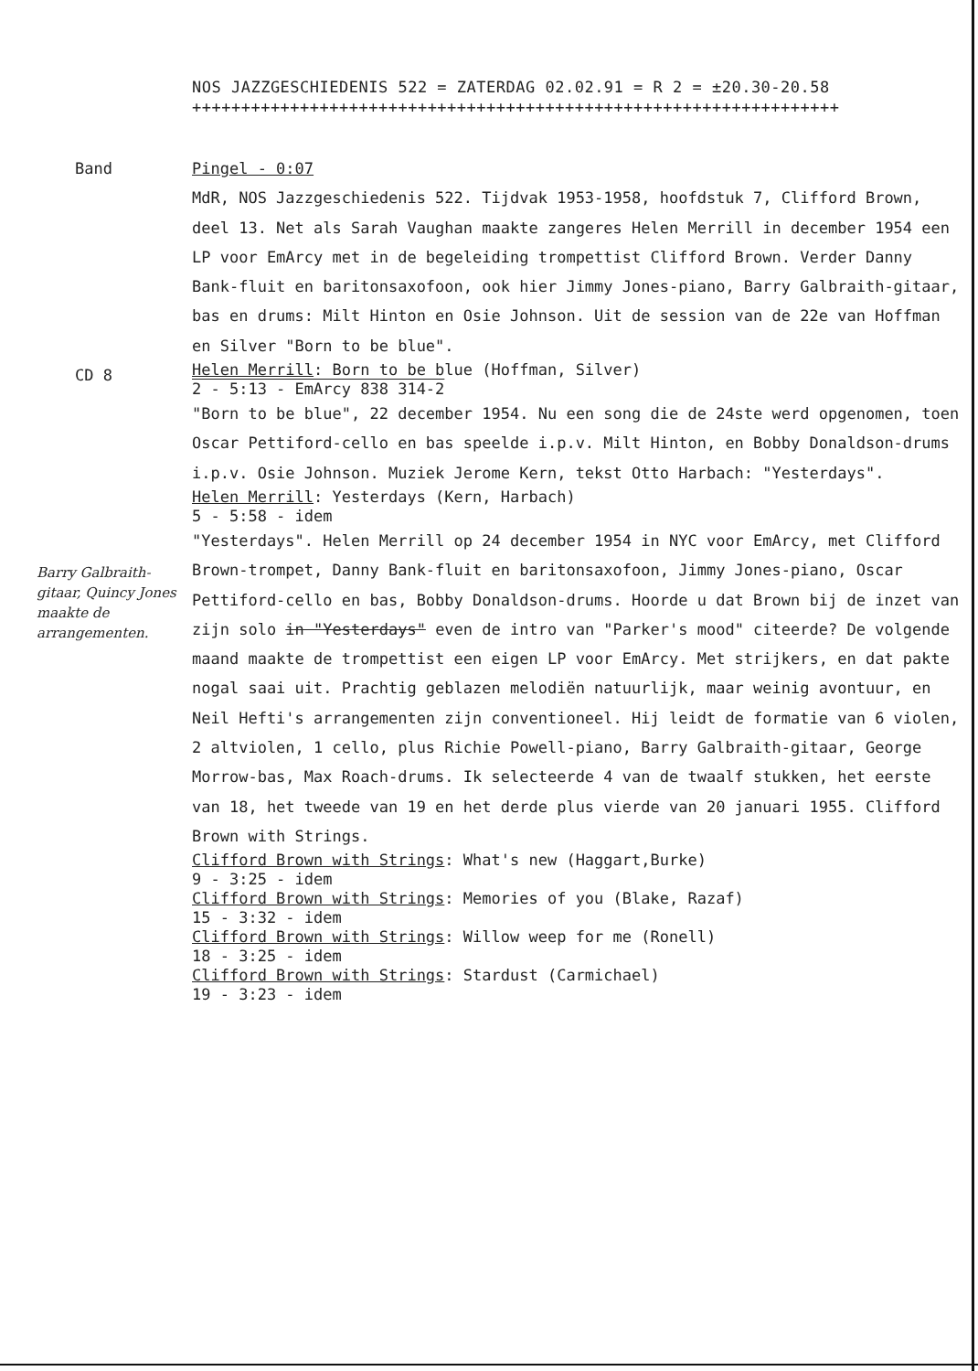NOS JAZZGESCHIEDENIS 522 = ZATERDAG 02.02.91 = R 2 = ±20.30-20.58
++++++++++++++++++++++++++++++++++++++++++++++++++++++++++++++++++
Band Pingel - 0:07
MdR, NOS Jazzgeschiedenis 522. Tijdvak 1953-1958, hoofdstuk 7, Clifford Brown, deel 13. Net als Sarah Vaughan maakte zangeres Helen Merrill in december 1954 een LP voor EmArcy met in de begeleiding trompettist Clifford Brown. Verder Danny Bank-fluit en baritonsaxofoon, ook hier Jimmy Jones-piano, Barry Galbraith-gitaar, bas en drums: Milt Hinton en Osie Johnson. Uit de session van de 22e van Hoffman en Silver "Born to be blue".
CD 8
Helen Merrill: Born to be blue (Hoffman, Silver)
2 - 5:13 - EmArcy 838 314-2
"Born to be blue", 22 december 1954. Nu een song die de 24ste werd opgenomen, toen Oscar Pettiford-cello en bas speelde i.p.v. Milt Hinton, en Bobby Donaldson-drums i.p.v. Osie Johnson. Muziek Jerome Kern, tekst Otto Harbach: "Yesterdays".
Helen Merrill: Yesterdays (Kern, Harbach)
5 - 5:58 - idem
Barry Galbraith-gitaar, Quincy Jones maakte de arrangementen.
"Yesterdays". Helen Merrill op 24 december 1954 in NYC voor EmArcy, met Clifford Brown-trompet, Danny Bank-fluit en baritonsaxofoon, Jimmy Jones-piano, Oscar Pettiford-cello en bas, Bobby Donaldson-drums. Hoorde u dat Brown bij de inzet van zijn solo in "Yesterdays" even de intro van "Parker's mood" citeerde? De volgende maand maakte de trompettist een eigen LP voor EmArcy. Met strijkers, en dat pakte nogal saai uit. Prachtig geblazen melodiën natuurlijk, maar weinig avontuur, en Neil Hefti's arrangementen zijn conventioneel. Hij leidt de formatie van 6 violen, 2 altviolen, 1 cello, plus Richie Powell-piano, Barry Galbraith-gitaar, George Morrow-bas, Max Roach-drums. Ik selecteerde 4 van de twaalf stukken, het eerste van 18, het tweede van 19 en het derde plus vierde van 20 januari 1955. Clifford Brown with Strings.
Clifford Brown with Strings: What's new (Haggart,Burke)
9 - 3:25 - idem
Clifford Brown with Strings: Memories of you (Blake, Razaf)
15 - 3:32 - idem
Clifford Brown with Strings: Willow weep for me (Ronell)
18 - 3:25 - idem
Clifford Brown with Strings: Stardust (Carmichael)
19 - 3:23 - idem